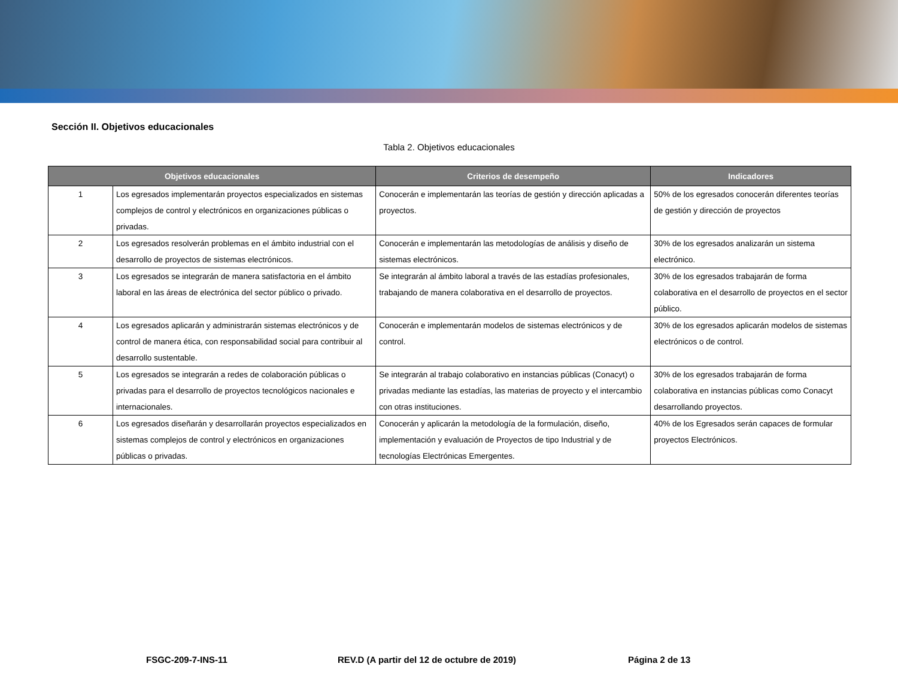Sección II. Objetivos educacionales
Tabla 2. Objetivos educacionales
| Objetivos educacionales | | Criterios de desempeño | Indicadores |
| --- | --- | --- | --- |
| 1 | Los egresados implementarán proyectos especializados en sistemas complejos de control y electrónicos en organizaciones públicas o privadas. | Conocerán e implementarán las teorías de gestión y dirección aplicadas a proyectos. | 50% de los egresados conocerán diferentes teorías de gestión y dirección de proyectos |
| 2 | Los egresados resolverán problemas en el ámbito industrial con el desarrollo de proyectos de sistemas electrónicos. | Conocerán e implementarán las metodologías de análisis y diseño de sistemas electrónicos. | 30% de los egresados analizarán un sistema electrónico. |
| 3 | Los egresados se integrarán de manera satisfactoria en el ámbito laboral en las áreas de electrónica del sector público o privado. | Se integrarán al ámbito laboral a través de las estadías profesionales, trabajando de manera colaborativa en el desarrollo de proyectos. | 30% de los egresados trabajarán de forma colaborativa en el desarrollo de proyectos en el sector público. |
| 4 | Los egresados aplicarán y administrarán sistemas electrónicos y de control de manera ética, con responsabilidad social para contribuir al desarrollo sustentable. | Conocerán e implementarán modelos de sistemas electrónicos y de control. | 30% de los egresados aplicarán modelos de sistemas electrónicos o de control. |
| 5 | Los egresados se integrarán a redes de colaboración públicas o privadas para el desarrollo de proyectos tecnológicos nacionales e internacionales. | Se integrarán al trabajo colaborativo en instancias públicas (Conacyt) o privadas mediante las estadías, las materias de proyecto y el intercambio con otras instituciones. | 30% de los egresados trabajarán de forma colaborativa en instancias públicas como Conacyt desarrollando proyectos. |
| 6 | Los egresados diseñarán y desarrollarán proyectos especializados en sistemas complejos de control y electrónicos en organizaciones públicas o privadas. | Conocerán y aplicarán la metodología de la formulación, diseño, implementación y evaluación de Proyectos de tipo Industrial y de tecnologías Electrónicas Emergentes. | 40% de los Egresados serán capaces de formular proyectos Electrónicos. |
FSGC-209-7-INS-11 REV.D (A partir del 12 de octubre de 2019) Página 2 de 13